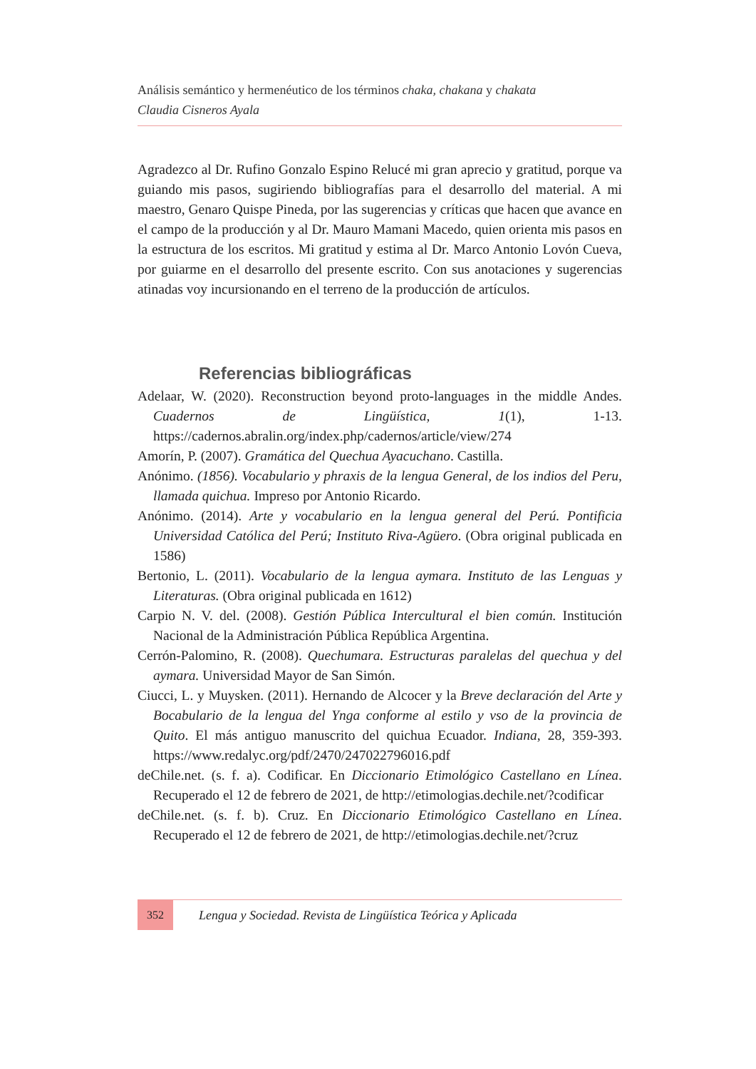Análisis semántico y hermenéutico de los términos chaka, chakana y chakata
Claudia Cisneros Ayala
Agradezco al Dr. Rufino Gonzalo Espino Relucé mi gran aprecio y gratitud, porque va guiando mis pasos, sugiriendo bibliografías para el desarrollo del material. A mi maestro, Genaro Quispe Pineda, por las sugerencias y críticas que hacen que avance en el campo de la producción y al Dr. Mauro Mamani Macedo, quien orienta mis pasos en la estructura de los escritos. Mi gratitud y estima al Dr. Marco Antonio Lovón Cueva, por guiarme en el desarrollo del presente escrito. Con sus anotaciones y sugerencias atinadas voy incursionando en el terreno de la producción de artículos.
Referencias bibliográficas
Adelaar, W. (2020). Reconstruction beyond proto-languages in the middle Andes. Cuadernos de Lingüística, 1(1), 1-13. https://cadernos.abralin.org/index.php/cadernos/article/view/274
Amorín, P. (2007). Gramática del Quechua Ayacuchano. Castilla.
Anónimo. (1856). Vocabulario y phraxis de la lengua General, de los indios del Peru, llamada quichua. Impreso por Antonio Ricardo.
Anónimo. (2014). Arte y vocabulario en la lengua general del Perú. Pontificia Universidad Católica del Perú; Instituto Riva-Agüero. (Obra original publicada en 1586)
Bertonio, L. (2011). Vocabulario de la lengua aymara. Instituto de las Lenguas y Literaturas. (Obra original publicada en 1612)
Carpio N. V. del. (2008). Gestión Pública Intercultural el bien común. Institución Nacional de la Administración Pública República Argentina.
Cerrón-Palomino, R. (2008). Quechumara. Estructuras paralelas del quechua y del aymara. Universidad Mayor de San Simón.
Ciucci, L. y Muysken. (2011). Hernando de Alcocer y la Breve declaración del Arte y Bocabulario de la lengua del Ynga conforme al estilo y vso de la provincia de Quito. El más antiguo manuscrito del quichua Ecuador. Indiana, 28, 359-393. https://www.redalyc.org/pdf/2470/247022796016.pdf
deChile.net. (s. f. a). Codificar. En Diccionario Etimológico Castellano en Línea. Recuperado el 12 de febrero de 2021, de http://etimologias.dechile.net/?codificar
deChile.net. (s. f. b). Cruz. En Diccionario Etimológico Castellano en Línea. Recuperado el 12 de febrero de 2021, de http://etimologias.dechile.net/?cruz
352 Lengua y Sociedad. Revista de Lingüística Teórica y Aplicada